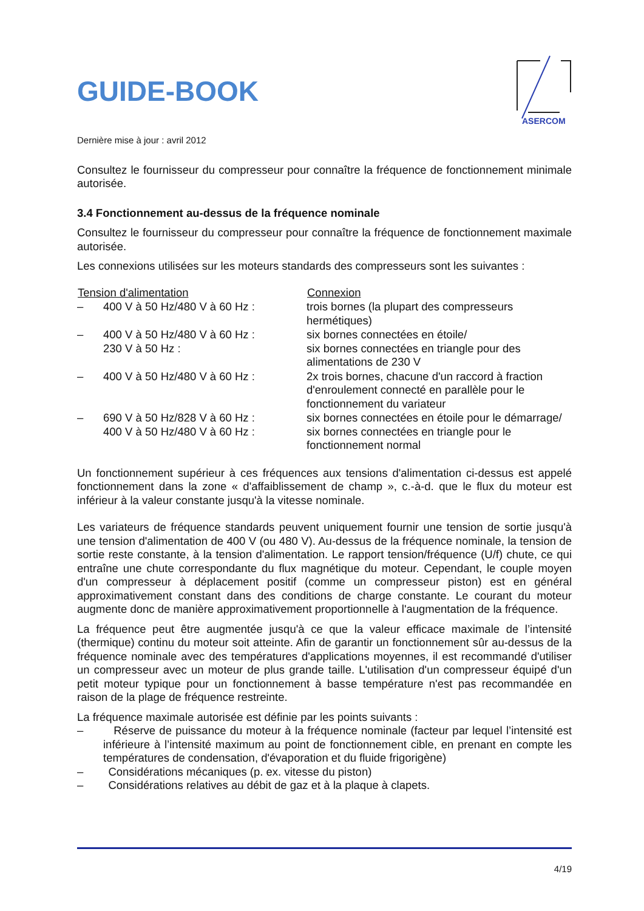ASERCOM
GUIDE-BOOK
Dernière mise à jour : avril 2012
Consultez le fournisseur du compresseur pour connaître la fréquence de fonctionnement minimale autorisée.
3.4 Fonctionnement au-dessus de la fréquence nominale
Consultez le fournisseur du compresseur pour connaître la fréquence de fonctionnement maximale autorisée.
Les connexions utilisées sur les moteurs standards des compresseurs sont les suivantes :
| Tension d'alimentation | | Connexion |
| --- | --- | --- |
| – | 400 V à 50 Hz/480 V à 60 Hz : | trois bornes (la plupart des compresseurs hermétiques) |
| – | 400 V à 50 Hz/480 V à 60 Hz : 230 V à 50 Hz : | six bornes connectées en étoile/ six bornes connectées en triangle pour des alimentations de 230 V |
| – | 400 V à 50 Hz/480 V à 60 Hz : | 2x trois bornes, chacune d'un raccord à fraction d'enroulement connecté en parallèle pour le fonctionnement du variateur |
| – | 690 V à 50 Hz/828 V à 60 Hz : 400 V à 50 Hz/480 V à 60 Hz : | six bornes connectées en étoile pour le démarrage/ six bornes connectées en triangle pour le fonctionnement normal |
Un fonctionnement supérieur à ces fréquences aux tensions d'alimentation ci-dessus est appelé fonctionnement dans la zone « d'affaiblissement de champ », c.-à-d. que le flux du moteur est inférieur à la valeur constante jusqu'à la vitesse nominale.
Les variateurs de fréquence standards peuvent uniquement fournir une tension de sortie jusqu'à une tension d'alimentation de 400 V (ou 480 V). Au-dessus de la fréquence nominale, la tension de sortie reste constante, à la tension d'alimentation. Le rapport tension/fréquence (U/f) chute, ce qui entraîne une chute correspondante du flux magnétique du moteur. Cependant, le couple moyen d'un compresseur à déplacement positif (comme un compresseur piston) est en général approximativement constant dans des conditions de charge constante. Le courant du moteur augmente donc de manière approximativement proportionnelle à l'augmentation de la fréquence.
La fréquence peut être augmentée jusqu'à ce que la valeur efficace maximale de l’intensité (thermique) continu du moteur soit atteinte. Afin de garantir un fonctionnement sûr au-dessus de la fréquence nominale avec des températures d'applications moyennes, il est recommandé d'utiliser un compresseur avec un moteur de plus grande taille. L'utilisation d'un compresseur équipé d'un petit moteur typique pour un fonctionnement à basse température n'est pas recommandée en raison de la plage de fréquence restreinte.
La fréquence maximale autorisée est définie par les points suivants :
– Réserve de puissance du moteur à la fréquence nominale (facteur par lequel l’intensité est inférieure à l’intensité maximum au point de fonctionnement cible, en prenant en compte les températures de condensation, d'évaporation et du fluide frigorigène)
– Considérations mécaniques (p. ex. vitesse du piston)
– Considérations relatives au débit de gaz et à la plaque à clapets.
4/19